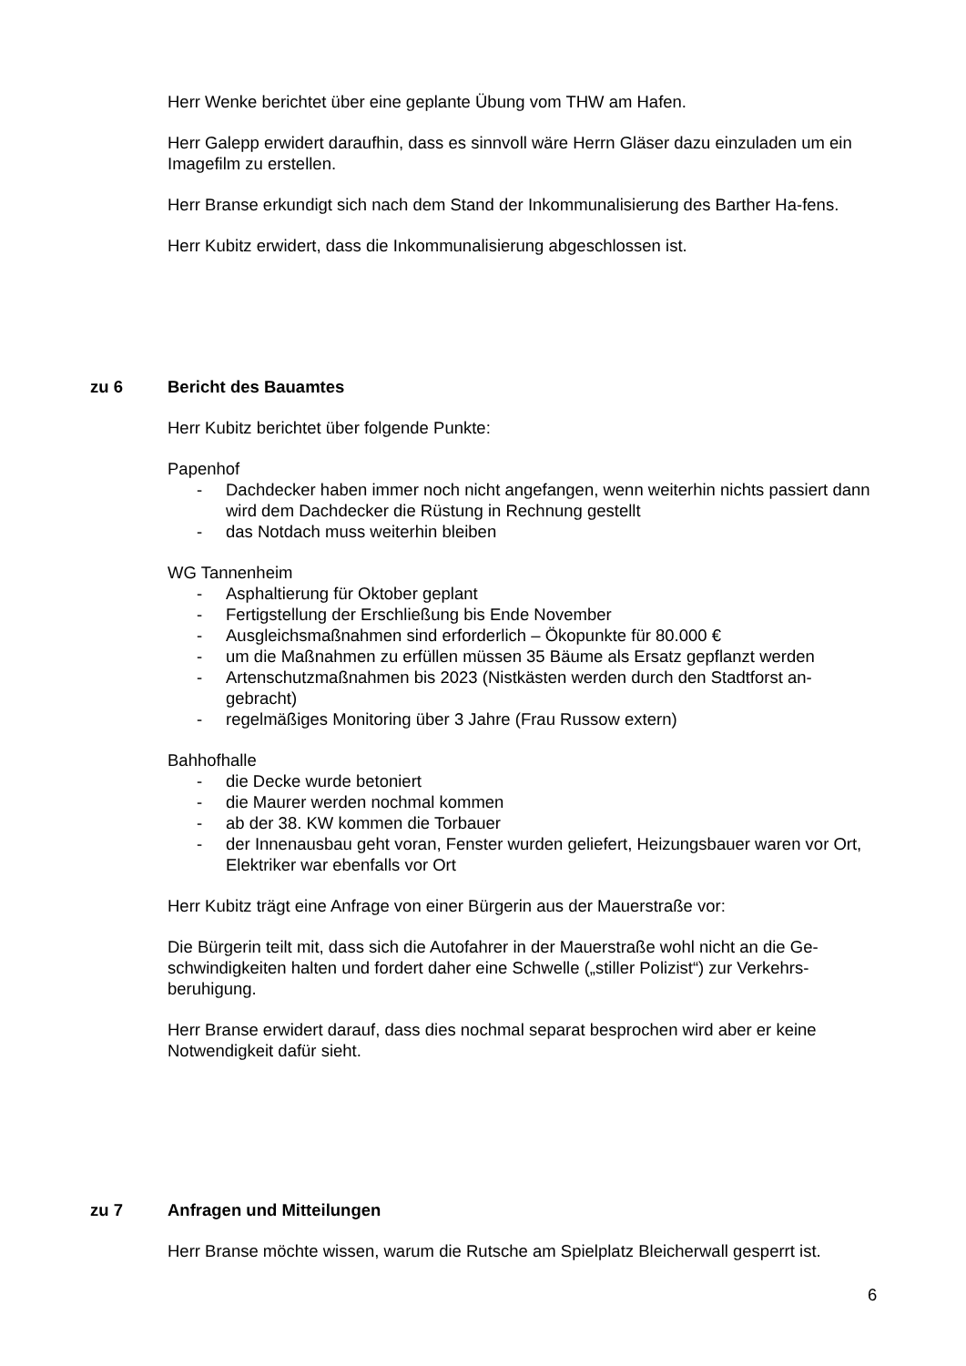Herr Wenke berichtet über eine geplante Übung vom THW am Hafen.
Herr Galepp erwidert daraufhin, dass es sinnvoll wäre Herrn Gläser dazu einzuladen um ein Imagefilm zu erstellen.
Herr Branse erkundigt sich nach dem Stand der Inkommunalisierung des Barther Ha-fens.
Herr Kubitz erwidert, dass die Inkommunalisierung abgeschlossen ist.
zu 6 Bericht des Bauamtes
Herr Kubitz berichtet über folgende Punkte:
Papenhof
- Dachdecker haben immer noch nicht angefangen, wenn weiterhin nichts passiert dann wird dem Dachdecker die Rüstung in Rechnung gestellt
- das Notdach muss weiterhin bleiben
WG Tannenheim
- Asphaltierung für Oktober geplant
- Fertigstellung der Erschließung bis Ende November
- Ausgleichsmaßnahmen sind erforderlich – Ökopunkte für 80.000 €
- um die Maßnahmen zu erfüllen müssen 35 Bäume als Ersatz gepflanzt werden
- Artenschutzmaßnahmen bis 2023 (Nistkästen werden durch den Stadtforst an-gebracht)
- regelmäßiges Monitoring über 3 Jahre (Frau Russow extern)
Bahhofhalle
- die Decke wurde betoniert
- die Maurer werden nochmal kommen
- ab der 38. KW kommen die Torbauer
- der Innenausbau geht voran, Fenster wurden geliefert, Heizungsbauer waren vor Ort, Elektriker war ebenfalls vor Ort
Herr Kubitz trägt eine Anfrage von einer Bürgerin aus der Mauerstraße vor:
Die Bürgerin teilt mit, dass sich die Autofahrer in der Mauerstraße wohl nicht an die Ge-schwindigkeiten halten und fordert daher eine Schwelle („stiller Polizist“) zur Verkehrs-beruhigung.
Herr Branse erwidert darauf, dass dies nochmal separat besprochen wird aber er keine Notwendigkeit dafür sieht.
zu 7 Anfragen und Mitteilungen
Herr Branse möchte wissen, warum die Rutsche am Spielplatz Bleicherwall gesperrt ist.
6